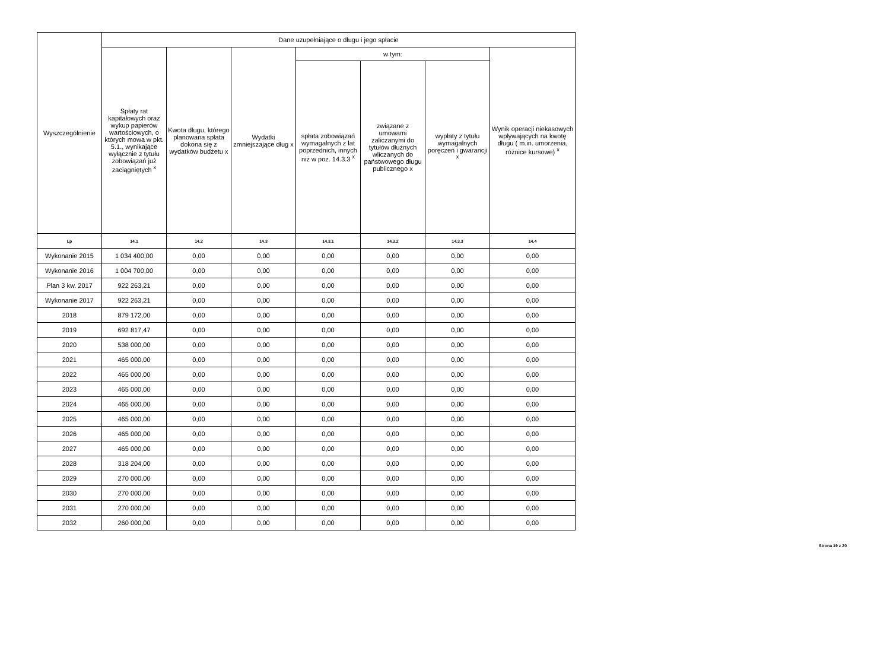| Wyszczególnienie | Dane uzupełniające o długu i jego spłacie | | | | | | |
| --- | --- | --- | --- | --- | --- | --- | --- |
| | Spłaty rat kapitałowych oraz wykup papierów wartościowych, o których mowa w pkt. 5.1., wynikające wyłącznie z tytułu zobowiązań już zaciągniętych <sup>x</sup> | Kwota długu, którego planowana spłata dokona się z wydatków budżetu x | Wydatki zmniejszające dług x | w tym: | | | Wynik operacji niekasowych wpływających na kwotę długu ( m.in. umorzenia, różnice kursowe) <sup>x</sup> |
| | | | | spłata zobowiązań wymagalnych z lat poprzednich, innych niż w poz. 14.3.3 <sup>x</sup> | związane z umowami zaliczanymi do tytułów dłużnych wliczanych do państwowego długu publicznego x | wypłaty z tytułu wymagalnych poręczeń i gwarancji <sup>x</sup> | |
| Lp | 14.1 | 14.2 | 14.3 | 14.3.1 | 14.3.2 | 14.3.3 | 14.4 |
| Wykonanie 2015 | 1 034 400,00 | 0,00 | 0,00 | 0,00 | 0,00 | 0,00 | 0,00 |
| Wykonanie 2016 | 1 004 700,00 | 0,00 | 0,00 | 0,00 | 0,00 | 0,00 | 0,00 |
| Plan 3 kw. 2017 | 922 263,21 | 0,00 | 0,00 | 0,00 | 0,00 | 0,00 | 0,00 |
| Wykonanie 2017 | 922 263,21 | 0,00 | 0,00 | 0,00 | 0,00 | 0,00 | 0,00 |
| 2018 | 879 172,00 | 0,00 | 0,00 | 0,00 | 0,00 | 0,00 | 0,00 |
| 2019 | 692 817,47 | 0,00 | 0,00 | 0,00 | 0,00 | 0,00 | 0,00 |
| 2020 | 538 000,00 | 0,00 | 0,00 | 0,00 | 0,00 | 0,00 | 0,00 |
| 2021 | 465 000,00 | 0,00 | 0,00 | 0,00 | 0,00 | 0,00 | 0,00 |
| 2022 | 465 000,00 | 0,00 | 0,00 | 0,00 | 0,00 | 0,00 | 0,00 |
| 2023 | 465 000,00 | 0,00 | 0,00 | 0,00 | 0,00 | 0,00 | 0,00 |
| 2024 | 465 000,00 | 0,00 | 0,00 | 0,00 | 0,00 | 0,00 | 0,00 |
| 2025 | 465 000,00 | 0,00 | 0,00 | 0,00 | 0,00 | 0,00 | 0,00 |
| 2026 | 465 000,00 | 0,00 | 0,00 | 0,00 | 0,00 | 0,00 | 0,00 |
| 2027 | 465 000,00 | 0,00 | 0,00 | 0,00 | 0,00 | 0,00 | 0,00 |
| 2028 | 318 204,00 | 0,00 | 0,00 | 0,00 | 0,00 | 0,00 | 0,00 |
| 2029 | 270 000,00 | 0,00 | 0,00 | 0,00 | 0,00 | 0,00 | 0,00 |
| 2030 | 270 000,00 | 0,00 | 0,00 | 0,00 | 0,00 | 0,00 | 0,00 |
| 2031 | 270 000,00 | 0,00 | 0,00 | 0,00 | 0,00 | 0,00 | 0,00 |
| 2032 | 260 000,00 | 0,00 | 0,00 | 0,00 | 0,00 | 0,00 | 0,00 |
Strona 19 z 20